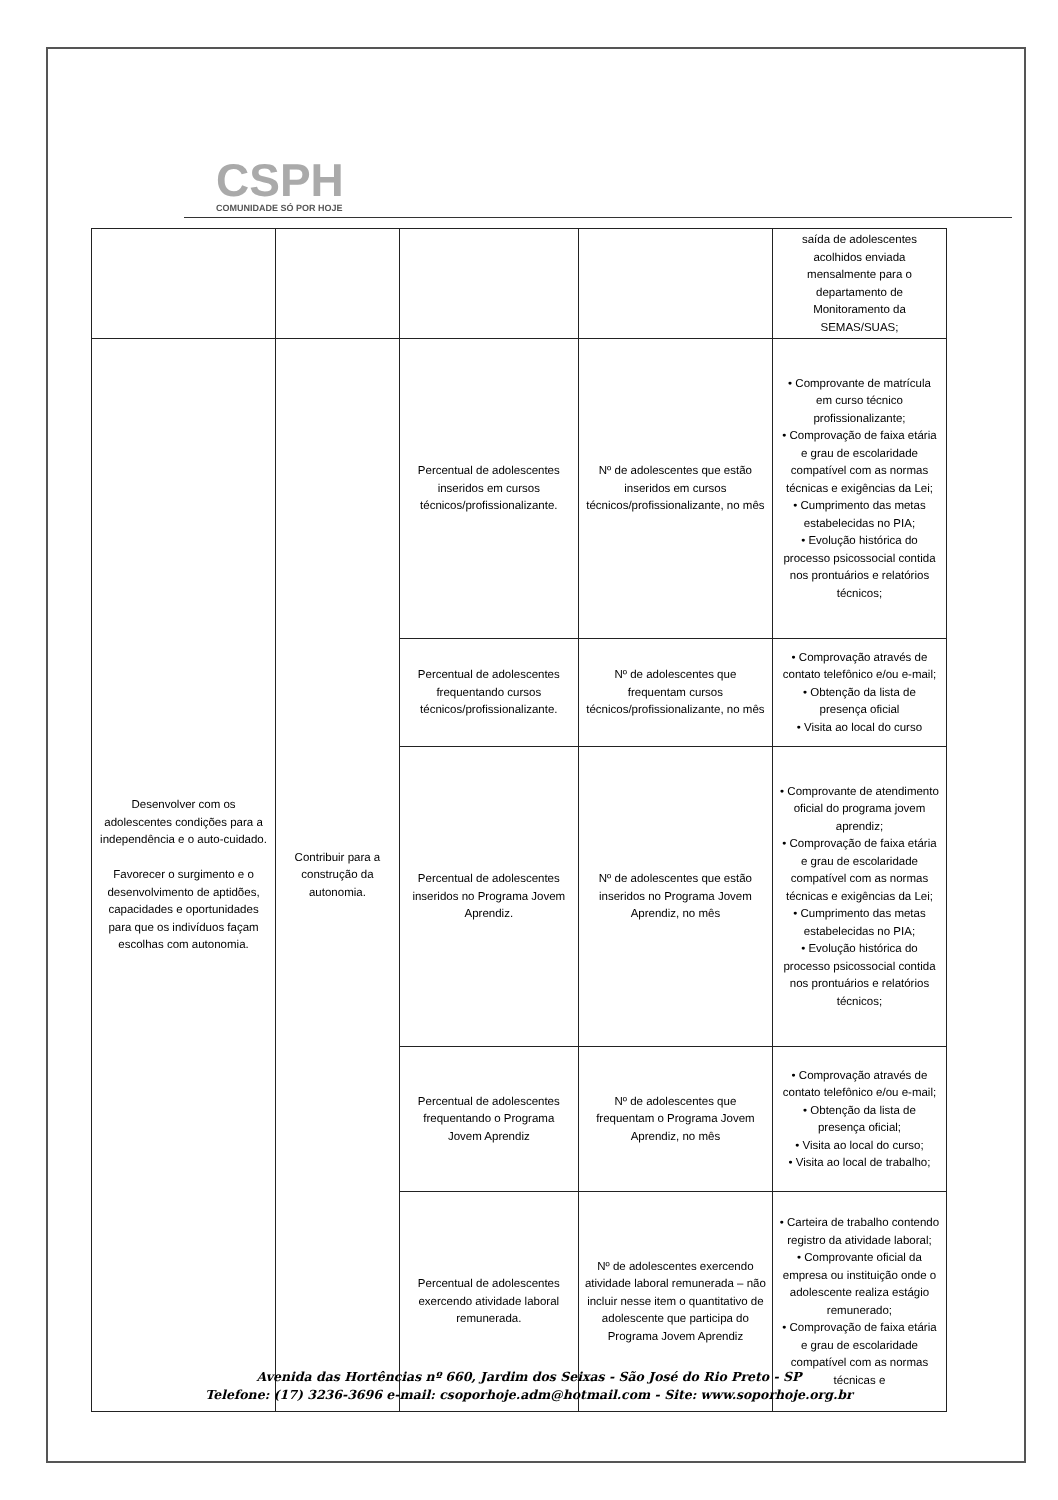CSPH
COMUNIDADE SÓ POR HOJE
| | | | | saída de adolescentes acolhidos enviada mensalmente para o departamento de Monitoramento da SEMAS/SUAS; |
| Desenvolver com os adolescentes condições para a independência e o auto-cuidado. Favorecer o surgimento e o desenvolvimento de aptidões, capacidades e oportunidades para que os indivíduos façam escolhas com autonomia. | Contribuir para a construção da autonomia. | Percentual de adolescentes inseridos em cursos técnicos/profissionalizante. | Nº de adolescentes que estão inseridos em cursos técnicos/profissionalizante, no mês | • Comprovante de matrícula em curso técnico profissionalizante; • Comprovação de faixa etária e grau de escolaridade compatível com as normas técnicas e exigências da Lei; • Cumprimento das metas estabelecidas no PIA; • Evolução histórica do processo psicossocial contida nos prontuários e relatórios técnicos; |
| | | Percentual de adolescentes frequentando cursos técnicos/profissionalizante. | Nº de adolescentes que frequentam cursos técnicos/profissionalizante, no mês | • Comprovação através de contato telefônico e/ou e-mail; • Obtenção da lista de presença oficial • Visita ao local do curso |
| | | Percentual de adolescentes inseridos no Programa Jovem Aprendiz. | Nº de adolescentes que estão inseridos no Programa Jovem Aprendiz, no mês | • Comprovante de atendimento oficial do programa jovem aprendiz; • Comprovação de faixa etária e grau de escolaridade compatível com as normas técnicas e exigências da Lei; • Cumprimento das metas estabelecidas no PIA; • Evolução histórica do processo psicossocial contida nos prontuários e relatórios técnicos; |
| | | Percentual de adolescentes frequentando o Programa Jovem Aprendiz | Nº de adolescentes que frequentam o Programa Jovem Aprendiz, no mês | • Comprovação através de contato telefônico e/ou e-mail; • Obtenção da lista de presença oficial; • Visita ao local do curso; • Visita ao local de trabalho; |
| | | Percentual de adolescentes exercendo atividade laboral remunerada. | Nº de adolescentes exercendo atividade laboral remunerada – não incluir nesse item o quantitativo de adolescente que participa do Programa Jovem Aprendiz | • Carteira de trabalho contendo registro da atividade laboral; • Comprovante oficial da empresa ou instituição onde o adolescente realiza estágio remunerado; • Comprovação de faixa etária e grau de escolaridade compatível com as normas técnicas e |
Avenida das Hortências nº 660, Jardim dos Seixas - São José do Rio Preto - SP
Telefone: (17) 3236-3696 e-mail: csoporhoje.adm@hotmail.com - Site: www.soporhoje.org.br